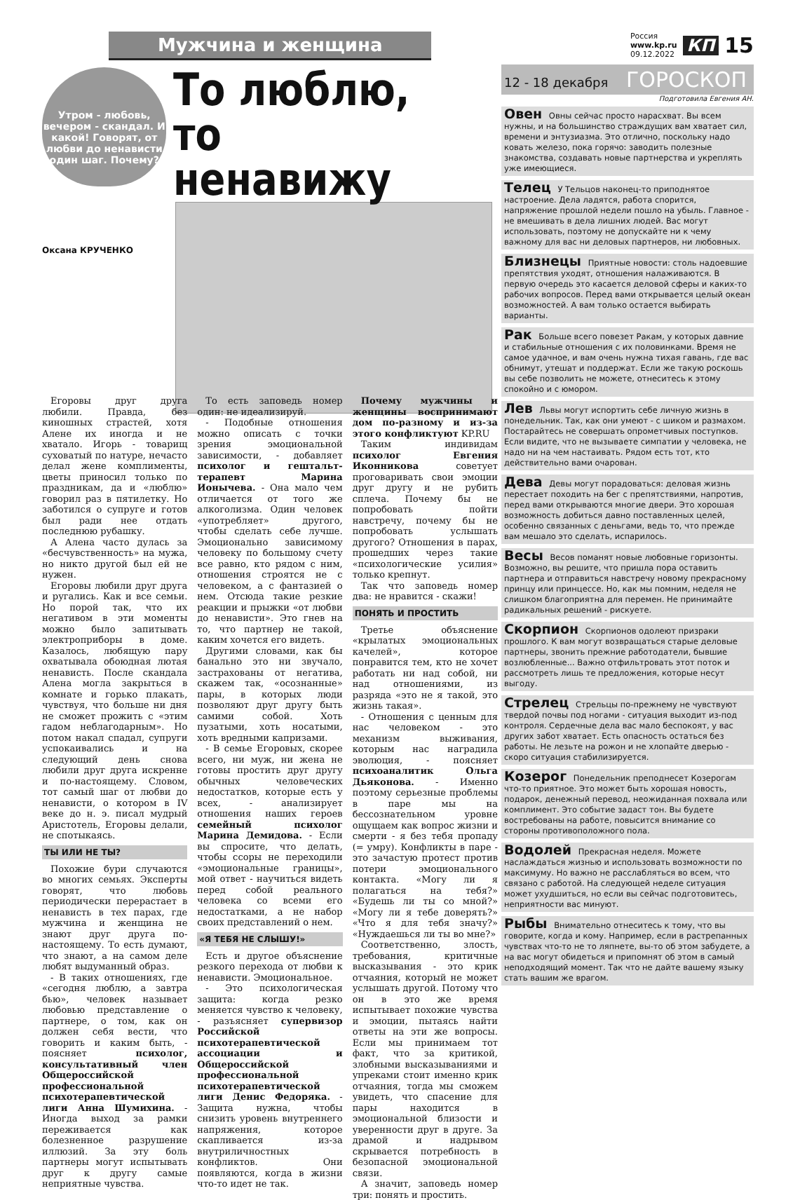Мужчина и женщина
Утром - любовь, вечером - скандал. И какой! Говорят, от любви до ненависти один шаг. Почему?
То люблю,
то ненавижу
Оксана КРУЧЕНКО
Егоровы друг друга любили. Правда, без киношных страстей, хотя Алене их иногда и не хватало. Игорь - товарищ суховатый по натуре, нечасто делал жене комплименты, цветы приносил только по праздникам, да и «люблю» говорил раз в пятилетку. Но заботился о супруге и готов был ради нее отдать последнюю рубашку.
А Алена часто дулась за «бесчувственность» на мужа, но никто другой был ей не нужен.
Егоровы любили друг друга и ругались. Как и все семьи. Но порой так, что их негативом в эти моменты можно было запитывать электроприборы в доме. Казалось, любящую пару охватывала обоюдная лютая ненависть. После скандала Алена могла закрыться в комнате и горько плакать, чувствуя, что больше ни дня не сможет прожить с «этим гадом неблагодарным». Но потом накал спадал, супруги успокаивались и на следующий день снова любили друг друга искренне и по-настоящему. Словом, тот самый шаг от любви до ненависти, о котором в IV веке до н. э. писал мудрый Аристотель, Егоровы делали, не спотыкаясь.
ТЫ ИЛИ НЕ ТЫ?
Похожие бури случаются во многих семьях. Эксперты говорят, что любовь периодически перерастает в ненависть в тех парах, где мужчина и женщина не знают друг друга по-настоящему. То есть думают, что знают, а на самом деле любят выдуманный образ.
- В таких отношениях, где «сегодня люблю, а завтра бью», человек называет любовью представление о партнере, о том, как он должен себя вести, что говорить и каким быть, - поясняет психолог, консультативный член Общероссийской профессиональной психотерапевтической лиги Анна Шумихина. - Иногда выход за рамки переживается как болезненное разрушение иллюзий. За эту боль партнеры могут испытывать друг к другу самые неприятные чувства.
То есть заповедь номер один: не идеализируй.
- Подобные отношения можно описать с точки зрения эмоциональной зависимости, - добавляет психолог и гештальт-терапевт Марина Ионычева. - Она мало чем отличается от того же алкоголизма. Один человек «употребляет» другого, чтобы сделать себе лучше. Эмоционально зависимому человеку по большому счету все равно, кто рядом с ним, отношения строятся не с человеком, а с фантазией о нем. Отсюда такие резкие реакции и прыжки «от любви до ненависти». Это гнев на то, что партнер не такой, каким хочется его видеть.
Другими словами, как бы банально это ни звучало, застрахованы от негатива, скажем так, «осознанные» пары, в которых люди позволяют друг другу быть самими собой. Хоть пузатыми, хоть носатыми, хоть вредными капризами.
- В семье Егоровых, скорее всего, ни муж, ни жена не готовы простить друг другу обычных человеческих недостатков, которые есть у всех, - анализирует отношения наших героев семейный психолог Марина Демидова. - Если вы спросите, что делать, чтобы ссоры не переходили «эмоциональные границы», мой ответ - научиться видеть перед собой реального человека со всеми его недостатками, а не набор своих представлений о нем.
«Я ТЕБЯ НЕ СЛЫШУ!»
Есть и другое объяснение резкого перехода от любви к ненависти. Эмоциональное.
- Это психологическая защита: когда резко меняется чувство к человеку, - разъясняет супервизор Российской психотерапевтической ассоциации и Общероссийской профессиональной психотерапевтической лиги Денис Федоряка. - Защита нужна, чтобы снизить уровень внутреннего напряжения, которое скапливается из-за внутриличностных конфликтов. Они появляются, когда в жизни что-то идет не так.
Почему мужчины и женщины воспринимают дом по-разному и из-за этого конфликтуют KP.RU
Таким индивидам психолог Евгения Иконникова советует проговаривать свои эмоции друг другу и не рубить сплеча. Почему бы не попробовать пойти навстречу, почему бы не попробовать услышать другого? Отношения в парах, прошедших через такие «психологические усилия» только крепнут.
Так что заповедь номер два: не нравится - скажи!
ПОНЯТЬ И ПРОСТИТЬ
Третье объяснение «крылатых эмоциональных качелей», которое понравится тем, кто не хочет работать ни над собой, ни над отношениями, из разряда «это не я такой, это жизнь такая».
- Отношения с ценным для нас человеком - это механизм выживания, которым нас наградила эволюция, - поясняет психоаналитик Ольга Дьяконова. - Именно поэтому серьезные проблемы в паре мы на бессознательном уровне ощущаем как вопрос жизни и смерти - я без тебя пропаду (= умру). Конфликты в паре - это зачастую протест против потери эмоционального контакта. «Могу ли я полагаться на тебя?» «Будешь ли ты со мной?» «Могу ли я тебе доверять?» «Что я для тебя значу?» «Нуждаешься ли ты во мне?»
Соответственно, злость, требования, критичные высказывания - это крик отчаяния, который не может услышать другой. Потому что он в это же время испытывает похожие чувства и эмоции, пытаясь найти ответы на эти же вопросы. Если мы принимаем тот факт, что за критикой, злобными высказываниями и упреками стоит именно крик отчаяния, тогда мы сможем увидеть, что спасение для пары находится в эмоциональной близости и уверенности друг в друге. За драмой и надрывом скрывается потребность в безопасной эмоциональной связи.
А значит, заповедь номер три: понять и простить.
Россия
www.kp.ru
09.12.2022
КП 15
12 - 18 декабря ГОРОСКОП
Подготовила Евгения АН.
Овен Овны сейчас просто нарасхват. Вы всем нужны, и на большинство страждущих вам хватает сил, времени и энтузиазма. Это отлично, поскольку надо ковать железо, пока горячо: заводить полезные знакомства, создавать новые партнерства и укреплять уже имеющиеся.
Телец У Тельцов наконец-то приподнятое настроение. Дела ладятся, работа спорится, напряжение прошлой недели пошло на убыль. Главное - не вмешивать в дела лишних людей. Вас могут использовать, поэтому не допускайте ни к чему важному для вас ни деловых партнеров, ни любовных.
Близнецы Приятные новости: столь надоевшие препятствия уходят, отношения налаживаются. В первую очередь это касается деловой сферы и каких-то рабочих вопросов. Перед вами открывается целый океан возможностей. А вам только остается выбирать варианты.
Рак Больше всего повезет Ракам, у которых давние и стабильные отношения с их половинками. Время не самое удачное, и вам очень нужна тихая гавань, где вас обнимут, утешат и поддержат. Если же такую роскошь вы себе позволить не можете, отнеситесь к этому спокойно и с юмором.
Лев Львы могут испортить себе личную жизнь в понедельник. Так, как они умеют - с шиком и размахом. Постарайтесь не совершать опрометчивых поступков. Если видите, что не вызываете симпатии у человека, не надо ни на чем настаивать. Рядом есть тот, кто действительно вами очарован.
Дева Девы могут порадоваться: деловая жизнь перестает походить на бег с препятствиями, напротив, перед вами открываются многие двери. Это хорошая возможность добиться давно поставленных целей, особенно связанных с деньгами, ведь то, что прежде вам мешало это сделать, испарилось.
Весы Весов поманят новые любовные горизонты. Возможно, вы решите, что пришла пора оставить партнера и отправиться навстречу новому прекрасному принцу или принцессе. Но, как мы помним, неделя не слишком благоприятна для перемен. Не принимайте радикальных решений - рискуете.
Скорпион Скорпионов одолеют призраки прошлого. К вам могут возвращаться старые деловые партнеры, звонить прежние работодатели, бывшие возлюбленные... Важно отфильтровать этот поток и рассмотреть лишь те предложения, которые несут выгоду.
Стрелец Стрельцы по-прежнему не чувствуют твердой почвы под ногами - ситуация выходит из-под контроля. Сердечные дела вас мало беспокоят, у вас других забот хватает. Есть опасность остаться без работы. Не лезьте на рожон и не хлопайте дверью - скоро ситуация стабилизируется.
Козерог Понедельник преподнесет Козерогам что-то приятное. Это может быть хорошая новость, подарок, денежный перевод, неожиданная похвала или комплимент. Это событие задаст тон. Вы будете востребованы на работе, повысится внимание со стороны противоположного пола.
Водолей Прекрасная неделя. Можете наслаждаться жизнью и использовать возможности по максимуму. Но важно не расслабляться во всем, что связано с работой. На следующей неделе ситуация может ухудшиться, но если вы сейчас подготовитесь, неприятности вас минуют.
Рыбы Внимательно отнеситесь к тому, что вы говорите, когда и кому. Например, если в растрепанных чувствах что-то не то ляпнете, вы-то об этом забудете, а на вас могут обидеться и припомнят об этом в самый неподходящий момент. Так что не дайте вашему языку стать вашим же врагом.